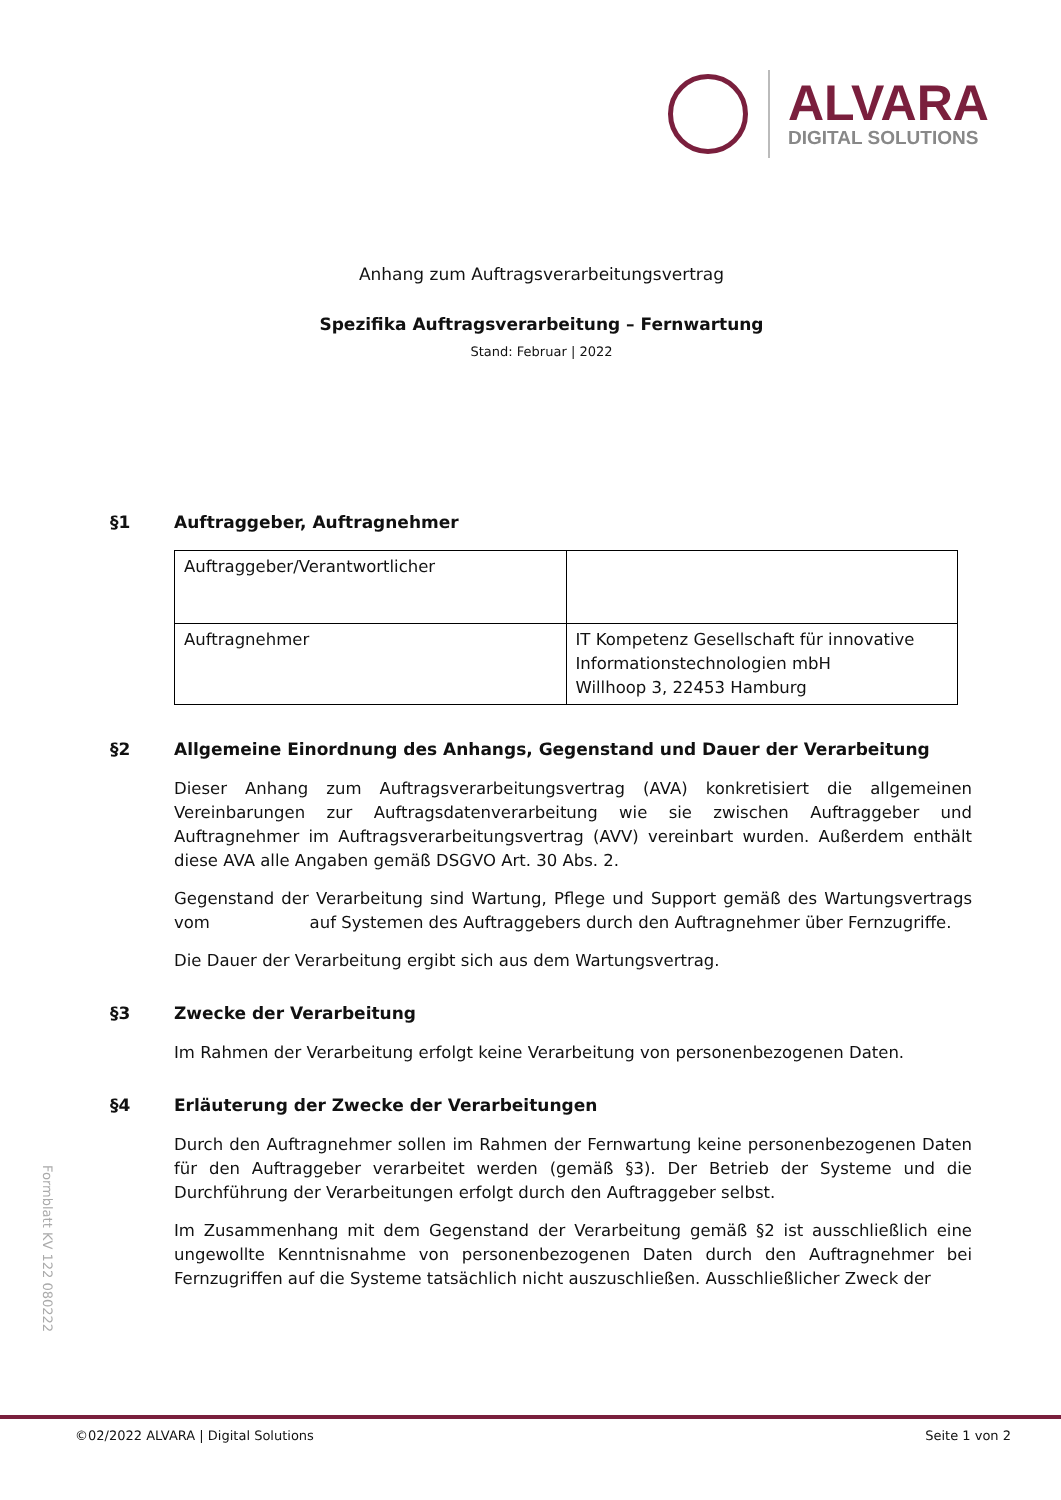ALVARA
DIGITAL SOLUTIONS
Anhang zum Auftragsverarbeitungsvertrag
Spezifika Auftragsverarbeitung – Fernwartung
Stand: Februar | 2022
§1 Auftraggeber, Auftragnehmer
| Auftraggeber/Verantwortlicher | |
| Auftragnehmer | IT Kompetenz Gesellschaft für innovative Informationstechnologien mbH Willhoop 3, 22453 Hamburg |
§2 Allgemeine Einordnung des Anhangs, Gegenstand und Dauer der Verarbeitung
Dieser Anhang zum Auftragsverarbeitungsvertrag (AVA) konkretisiert die allgemeinen Vereinbarungen zur Auftragsdatenverarbeitung wie sie zwischen Auftraggeber und Auftragnehmer im Auftragsverarbeitungsvertrag (AVV) vereinbart wurden. Außerdem enthält diese AVA alle Angaben gemäß DSGVO Art. 30 Abs. 2.
Gegenstand der Verarbeitung sind Wartung, Pflege und Support gemäß des Wartungsvertrags vom auf Systemen des Auftraggebers durch den Auftragnehmer über Fernzugriffe.
Die Dauer der Verarbeitung ergibt sich aus dem Wartungsvertrag.
§3 Zwecke der Verarbeitung
Im Rahmen der Verarbeitung erfolgt keine Verarbeitung von personenbezogenen Daten.
§4 Erläuterung der Zwecke der Verarbeitungen
Durch den Auftragnehmer sollen im Rahmen der Fernwartung keine personenbezogenen Daten für den Auftraggeber verarbeitet werden (gemäß §3). Der Betrieb der Systeme und die Durchführung der Verarbeitungen erfolgt durch den Auftraggeber selbst.
Im Zusammenhang mit dem Gegenstand der Verarbeitung gemäß §2 ist ausschließlich eine ungewollte Kenntnisnahme von personenbezogenen Daten durch den Auftragnehmer bei Fernzugriffen auf die Systeme tatsächlich nicht auszuschließen. Ausschließlicher Zweck der
Formblatt KV 122 080222
©02/2022 ALVARA | Digital Solutions Seite 1 von 2